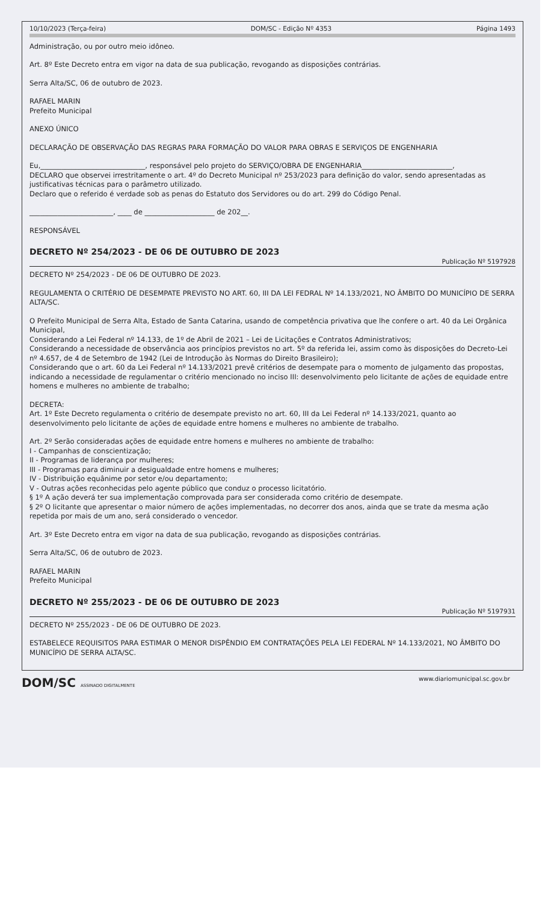10/10/2023 (Terça-feira) DOM/SC - Edição Nº 4353 Página 1493
Administração, ou por outro meio idôneo.
Art. 8º Este Decreto entra em vigor na data de sua publicação, revogando as disposições contrárias.
Serra Alta/SC, 06 de outubro de 2023.
RAFAEL MARIN
Prefeito Municipal
ANEXO ÚNICO
DECLARAÇÃO DE OBSERVAÇÃO DAS REGRAS PARA FORMAÇÃO DO VALOR PARA OBRAS E SERVIÇOS DE ENGENHARIA
Eu,______________________________, responsável pelo projeto do SERVIÇO/OBRA DE ENGENHARIA__________________________,
DECLARO que observei irrestritamente o art. 4º do Decreto Municipal nº 253/2023 para definição do valor, sendo apresentadas as justificativas técnicas para o parâmetro utilizado.
Declaro que o referido é verdade sob as penas do Estatuto dos Servidores ou do art. 299 do Código Penal.
________________________, ____ de ____________________ de 202__.
RESPONSÁVEL
DECRETO Nº 254/2023 - DE 06 DE OUTUBRO DE 2023
Publicação Nº 5197928
DECRETO Nº 254/2023 - DE 06 DE OUTUBRO DE 2023.
REGULAMENTA O CRITÉRIO DE DESEMPATE PREVISTO NO ART. 60, III DA LEI FEDRAL Nº 14.133/2021, NO ÂMBITO DO MUNICÍPIO DE SERRA ALTA/SC.
O Prefeito Municipal de Serra Alta, Estado de Santa Catarina, usando de competência privativa que lhe confere o art. 40 da Lei Orgânica Municipal,
Considerando a Lei Federal nº 14.133, de 1º de Abril de 2021 – Lei de Licitações e Contratos Administrativos;
Considerando a necessidade de observância aos princípios previstos no art. 5º da referida lei, assim como às disposições do Decreto-Lei nº 4.657, de 4 de Setembro de 1942 (Lei de Introdução às Normas do Direito Brasileiro);
Considerando que o art. 60 da Lei Federal nº 14.133/2021 prevê critérios de desempate para o momento de julgamento das propostas, indicando a necessidade de regulamentar o critério mencionado no inciso III: desenvolvimento pelo licitante de ações de equidade entre homens e mulheres no ambiente de trabalho;
DECRETA:
Art. 1º Este Decreto regulamenta o critério de desempate previsto no art. 60, III da Lei Federal nº 14.133/2021, quanto ao desenvolvimento pelo licitante de ações de equidade entre homens e mulheres no ambiente de trabalho.
Art. 2º Serão consideradas ações de equidade entre homens e mulheres no ambiente de trabalho:
I - Campanhas de conscientização;
II - Programas de liderança por mulheres;
III - Programas para diminuir a desigualdade entre homens e mulheres;
IV - Distribuição equânime por setor e/ou departamento;
V - Outras ações reconhecidas pelo agente público que conduz o processo licitatório.
§ 1º A ação deverá ter sua implementação comprovada para ser considerada como critério de desempate.
§ 2º O licitante que apresentar o maior número de ações implementadas, no decorrer dos anos, ainda que se trate da mesma ação repetida por mais de um ano, será considerado o vencedor.
Art. 3º Este Decreto entra em vigor na data de sua publicação, revogando as disposições contrárias.
Serra Alta/SC, 06 de outubro de 2023.
RAFAEL MARIN
Prefeito Municipal
DECRETO Nº 255/2023 - DE 06 DE OUTUBRO DE 2023
Publicação Nº 5197931
DECRETO Nº 255/2023 - DE 06 DE OUTUBRO DE 2023.
ESTABELECE REQUISITOS PARA ESTIMAR O MENOR DISPÊNDIO EM CONTRATAÇÕES PELA LEI FEDERAL Nº 14.133/2021, NO ÂMBITO DO MUNICÍPIO DE SERRA ALTA/SC.
DOM/SC ASSINADO DIGITALMENTE www.diariomunicipal.sc.gov.br